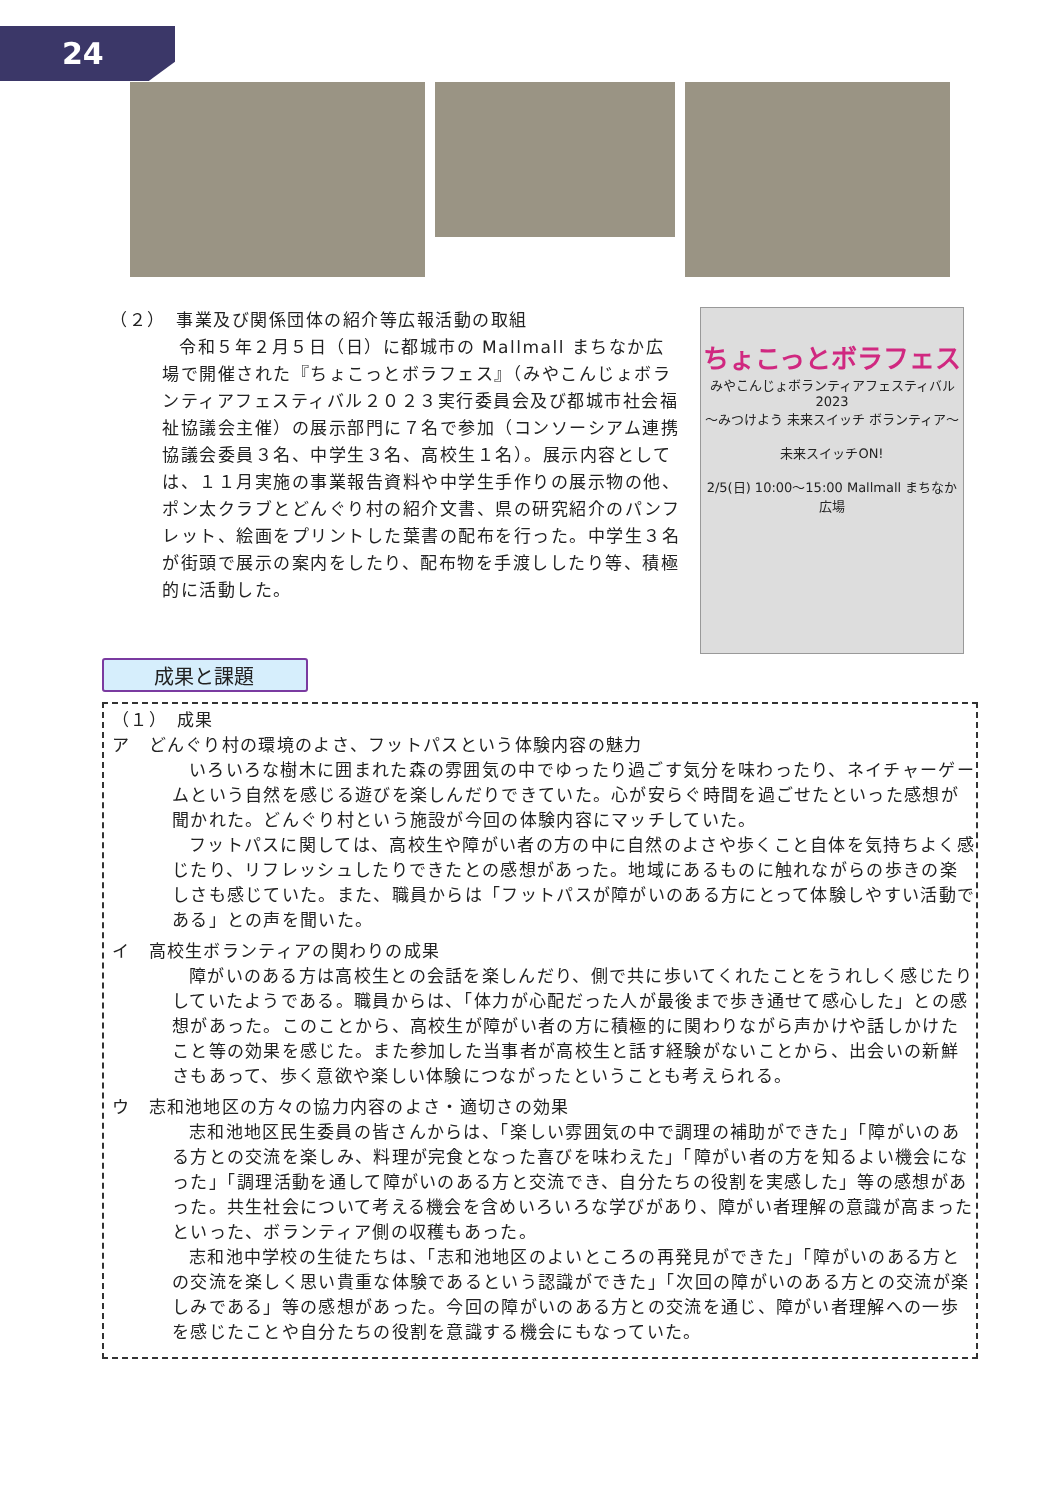24
（２）　事業及び関係団体の紹介等広報活動の取組
令和５年２月５日（日）に都城市の Mallmall まちなか広場で開催された『ちょこっとボラフェス』（みやこんじょボランティアフェスティバル２０２３実行委員会及び都城市社会福祉協議会主催）の展示部門に７名で参加（コンソーシアム連携協議会委員３名、中学生３名、高校生１名）。展示内容としては、１１月実施の事業報告資料や中学生手作りの展示物の他、ポン太クラブとどんぐり村の紹介文書、県の研究紹介のパンフレット、絵画をプリントした葉書の配布を行った。中学生３名が街頭で展示の案内をしたり、配布物を手渡ししたり等、積極的に活動した。
ちょこっとボラフェス
みやこんじょボランティアフェスティバル2023
〜みつけよう 未来スイッチ ボランティア〜
未来スイッチON!
2/5(日) 10:00〜15:00 Mallmall まちなか広場
成果と課題
（１）　成果
ア　どんぐり村の環境のよさ、フットパスという体験内容の魅力
いろいろな樹木に囲まれた森の雰囲気の中でゆったり過ごす気分を味わったり、ネイチャーゲームという自然を感じる遊びを楽しんだりできていた。心が安らぐ時間を過ごせたといった感想が聞かれた。どんぐり村という施設が今回の体験内容にマッチしていた。
フットパスに関しては、高校生や障がい者の方の中に自然のよさや歩くこと自体を気持ちよく感じたり、リフレッシュしたりできたとの感想があった。地域にあるものに触れながらの歩きの楽しさも感じていた。また、職員からは「フットパスが障がいのある方にとって体験しやすい活動である」との声を聞いた。
イ　高校生ボランティアの関わりの成果
障がいのある方は高校生との会話を楽しんだり、側で共に歩いてくれたことをうれしく感じたりしていたようである。職員からは、「体力が心配だった人が最後まで歩き通せて感心した」との感想があった。このことから、高校生が障がい者の方に積極的に関わりながら声かけや話しかけたこと等の効果を感じた。また参加した当事者が高校生と話す経験がないことから、出会いの新鮮さもあって、歩く意欲や楽しい体験につながったということも考えられる。
ウ　志和池地区の方々の協力内容のよさ・適切さの効果
志和池地区民生委員の皆さんからは、「楽しい雰囲気の中で調理の補助ができた」「障がいのある方との交流を楽しみ、料理が完食となった喜びを味わえた」「障がい者の方を知るよい機会になった」「調理活動を通して障がいのある方と交流でき、自分たちの役割を実感した」等の感想があった。共生社会について考える機会を含めいろいろな学びがあり、障がい者理解の意識が高まったといった、ボランティア側の収穫もあった。
志和池中学校の生徒たちは、「志和池地区のよいところの再発見ができた」「障がいのある方と　の交流を楽しく思い貴重な体験であるという認識ができた」「次回の障がいのある方との交流が楽しみである」等の感想があった。今回の障がいのある方との交流を通じ、障がい者理解への一歩を感じたことや自分たちの役割を意識する機会にもなっていた。